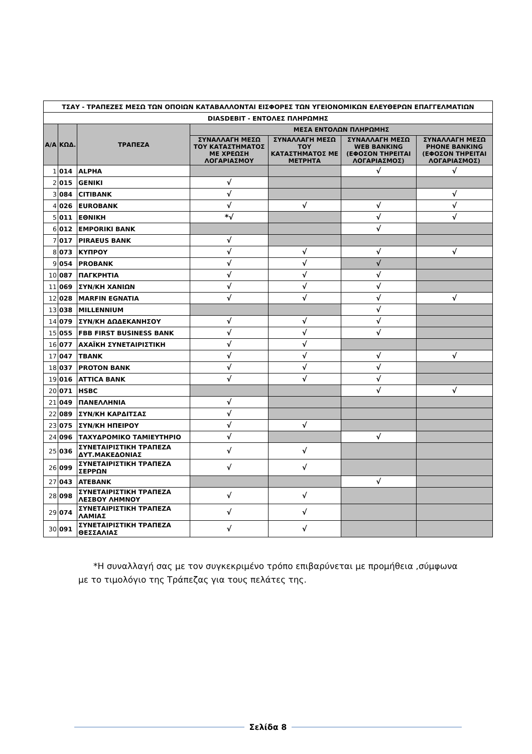| ΤΣΑΥ - ΤΡΑΠΕΖΕΣ ΜΕΣΩ ΤΩΝ ΟΠΟΙΩΝ ΚΑΤΑΒΑΛΛΟΝΤΑΙ ΕΙΣΦΟΡΕΣ ΤΩΝ ΥΓΕΙΟΝΟΜΙΚΩΝ ΕΛΕΥΘΕΡΩΝ ΕΠΑΓΓΕΛΜΑΤΙΩΝ | | | | | | |
| DIASDEBIT - ΕΝΤΟΛΕΣ ΠΛΗΡΩΜΗΣ | | | | | | |
| Α/Α | ΚΩΔ. | ΤΡΑΠΕΖΑ | ΜΕΣΑ ΕΝΤΟΛΩΝ ΠΛΗΡΩΜΗΣ | | | |
| | | | ΣΥΝΑΛΛΑΓΗ ΜΕΣΩ ΤΟΥ ΚΑΤΑΣΤΗΜΑΤΟΣ ΜΕ ΧΡΕΩΣΗ ΛΟΓΑΡΙΑΣΜΟΥ | ΣΥΝΑΛΛΑΓΗ ΜΕΣΩ ΤΟΥ ΚΑΤΑΣΤΗΜΑΤΟΣ ΜΕ ΜΕΤΡΗΤΑ | ΣΥΝΑΛΛΑΓΗ ΜΕΣΩ WEB BANKING (ΕΦΟΣΟΝ ΤΗΡΕΙΤΑΙ ΛΟΓΑΡΙΑΣΜΟΣ) | ΣΥΝΑΛΛΑΓΗ ΜΕΣΩ PHONE BANKING (ΕΦΟΣΟΝ ΤΗΡΕΙΤΑΙ ΛΟΓΑΡΙΑΣΜΟΣ) |
| 1 | 014 | ALPHA | | | √ | √ |
| 2 | 015 | GENIKI | √ | | | |
| 3 | 084 | CITIBANK | √ | | | √ |
| 4 | 026 | EUROBANK | √ | √ | √ | √ |
| 5 | 011 | ΕΘΝΙΚΗ | *√ | | √ | √ |
| 6 | 012 | EMPORIKI BANK | | | √ | |
| 7 | 017 | PIRAEUS BANK | √ | | | |
| 8 | 073 | ΚΥΠΡΟΥ | √ | √ | √ | √ |
| 9 | 054 | PROBANK | √ | √ | √ | |
| 10 | 087 | ΠΑΓΚΡΗΤΙΑ | √ | √ | √ | |
| 11 | 069 | ΣΥΝ/ΚΗ ΧΑΝΙΩΝ | √ | √ | √ | |
| 12 | 028 | MARFIN EGNATIA | √ | √ | √ | √ |
| 13 | 038 | MILLENNIUM | | | √ | |
| 14 | 079 | ΣΥΝ/ΚΗ ΔΩΔΕΚΑΝΗΣΟΥ | √ | √ | √ | |
| 15 | 055 | FBB FIRST BUSINESS BANK | √ | √ | √ | |
| 16 | 077 | ΑΧΑΪΚΗ ΣΥΝΕΤΑΙΡΙΣΤΙΚΗ | √ | √ | | |
| 17 | 047 | TBANK | √ | √ | √ | √ |
| 18 | 037 | PROTON BANK | √ | √ | √ | |
| 19 | 016 | ATTICA BANK | √ | √ | √ | |
| 20 | 071 | HSBC | | | √ | √ |
| 21 | 049 | ΠΑΝΕΛΛΗΝΙΑ | √ | | | |
| 22 | 089 | ΣΥΝ/ΚΗ ΚΑΡΔΙΤΣΑΣ | √ | | | |
| 23 | 075 | ΣΥΝ/ΚΗ ΗΠΕΙΡΟΥ | √ | √ | | |
| 24 | 096 | ΤΑΧΥΔΡΟΜΙΚΟ ΤΑΜΙΕΥΤΗΡΙΟ | √ | | √ | |
| 25 | 036 | ΣΥΝΕΤΑΙΡΙΣΤΙΚΗ ΤΡΑΠΕΖΑ ΔΥΤ.ΜΑΚΕΔΟΝΙΑΣ | √ | √ | | |
| 26 | 099 | ΣΥΝΕΤΑΙΡΙΣΤΙΚΗ ΤΡΑΠΕΖΑ ΣΕΡΡΩΝ | √ | √ | | |
| 27 | 043 | ATEBANK | | | √ | |
| 28 | 098 | ΣΥΝΕΤΑΙΡΙΣΤΙΚΗ ΤΡΑΠΕΖΑ ΛΕΣΒΟΥ ΛΗΜΝΟΥ | √ | √ | | |
| 29 | 074 | ΣΥΝΕΤΑΙΡΙΣΤΙΚΗ ΤΡΑΠΕΖΑ ΛΑΜΙΑΣ | √ | √ | | |
| 30 | 091 | ΣΥΝΕΤΑΙΡΙΣΤΙΚΗ ΤΡΑΠΕΖΑ ΘΕΣΣΑΛΙΑΣ | √ | √ | | |
*Η συναλλαγή σας με τον συγκεκριμένο τρόπο επιβαρύνεται με προμήθεια ,σύμφωνα με το τιμολόγιο της Τράπεζας για τους πελάτες της.
Σελίδα 8